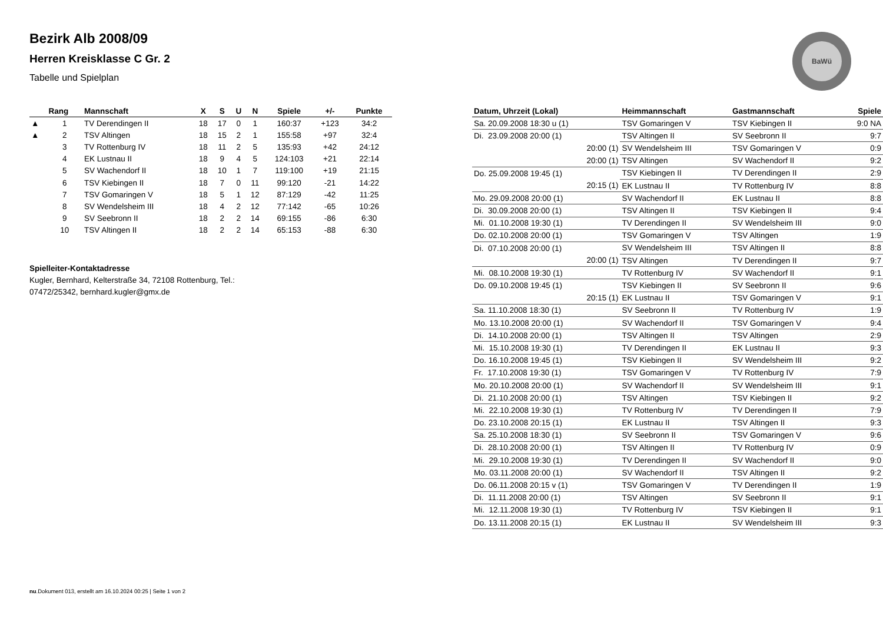BaWü
Bezirk Alb 2008/09
Herren Kreisklasse C Gr. 2
Tabelle und Spielplan
| | Rang | Mannschaft | X | S | U | N | Spiele | +/- | Punkte |
| --- | --- | --- | --- | --- | --- | --- | --- | --- | --- |
| ▲ | 1 | TV Derendingen II | 18 | 17 | 0 | 1 | 160:37 | +123 | 34:2 |
| ▲ | 2 | TSV Altingen | 18 | 15 | 2 | 1 | 155:58 | +97 | 32:4 |
| | 3 | TV Rottenburg IV | 18 | 11 | 2 | 5 | 135:93 | +42 | 24:12 |
| | 4 | EK Lustnau II | 18 | 9 | 4 | 5 | 124:103 | +21 | 22:14 |
| | 5 | SV Wachendorf II | 18 | 10 | 1 | 7 | 119:100 | +19 | 21:15 |
| | 6 | TSV Kiebingen II | 18 | 7 | 0 | 11 | 99:120 | -21 | 14:22 |
| | 7 | TSV Gomaringen V | 18 | 5 | 1 | 12 | 87:129 | -42 | 11:25 |
| | 8 | SV Wendelsheim III | 18 | 4 | 2 | 12 | 77:142 | -65 | 10:26 |
| | 9 | SV Seebronn II | 18 | 2 | 2 | 14 | 69:155 | -86 | 6:30 |
| | 10 | TSV Altingen II | 18 | 2 | 2 | 14 | 65:153 | -88 | 6:30 |
Spielleiter-Kontaktadresse
Kugler, Bernhard, Kelterstraße 34, 72108 Rottenburg, Tel.:
07472/25342, bernhard.kugler@gmx.de
| Datum, Uhrzeit (Lokal) | Heimmannschaft | Gastmannschaft | Spiele |
| --- | --- | --- | --- |
| Sa. 20.09.2008 18:30 u (1) | TSV Gomaringen V | TSV Kiebingen II | 9:0 NA |
| Di. 23.09.2008 20:00 (1) | TSV Altingen II | SV Seebronn II | 9:7 |
| 20:00 (1) | SV Wendelsheim III | TSV Gomaringen V | 0:9 |
| 20:00 (1) | TSV Altingen | SV Wachendorf II | 9:2 |
| Do. 25.09.2008 19:45 (1) | TSV Kiebingen II | TV Derendingen II | 2:9 |
| 20:15 (1) | EK Lustnau II | TV Rottenburg IV | 8:8 |
| Mo. 29.09.2008 20:00 (1) | SV Wachendorf II | EK Lustnau II | 8:8 |
| Di. 30.09.2008 20:00 (1) | TSV Altingen II | TSV Kiebingen II | 9:4 |
| Mi. 01.10.2008 19:30 (1) | TV Derendingen II | SV Wendelsheim III | 9:0 |
| Do. 02.10.2008 20:00 (1) | TSV Gomaringen V | TSV Altingen | 1:9 |
| Di. 07.10.2008 20:00 (1) | SV Wendelsheim III | TSV Altingen II | 8:8 |
| 20:00 (1) | TSV Altingen | TV Derendingen II | 9:7 |
| Mi. 08.10.2008 19:30 (1) | TV Rottenburg IV | SV Wachendorf II | 9:1 |
| Do. 09.10.2008 19:45 (1) | TSV Kiebingen II | SV Seebronn II | 9:6 |
| 20:15 (1) | EK Lustnau II | TSV Gomaringen V | 9:1 |
| Sa. 11.10.2008 18:30 (1) | SV Seebronn II | TV Rottenburg IV | 1:9 |
| Mo. 13.10.2008 20:00 (1) | SV Wachendorf II | TSV Gomaringen V | 9:4 |
| Di. 14.10.2008 20:00 (1) | TSV Altingen II | TSV Altingen | 2:9 |
| Mi. 15.10.2008 19:30 (1) | TV Derendingen II | EK Lustnau II | 9:3 |
| Do. 16.10.2008 19:45 (1) | TSV Kiebingen II | SV Wendelsheim III | 9:2 |
| Fr. 17.10.2008 19:30 (1) | TSV Gomaringen V | TV Rottenburg IV | 7:9 |
| Mo. 20.10.2008 20:00 (1) | SV Wachendorf II | SV Wendelsheim III | 9:1 |
| Di. 21.10.2008 20:00 (1) | TSV Altingen | TSV Kiebingen II | 9:2 |
| Mi. 22.10.2008 19:30 (1) | TV Rottenburg IV | TV Derendingen II | 7:9 |
| Do. 23.10.2008 20:15 (1) | EK Lustnau II | TSV Altingen II | 9:3 |
| Sa. 25.10.2008 18:30 (1) | SV Seebronn II | TSV Gomaringen V | 9:6 |
| Di. 28.10.2008 20:00 (1) | TSV Altingen II | TV Rottenburg IV | 0:9 |
| Mi. 29.10.2008 19:30 (1) | TV Derendingen II | SV Wachendorf II | 9:0 |
| Mo. 03.11.2008 20:00 (1) | SV Wachendorf II | TSV Altingen II | 9:2 |
| Do. 06.11.2008 20:15 v (1) | TSV Gomaringen V | TV Derendingen II | 1:9 |
| Di. 11.11.2008 20:00 (1) | TSV Altingen | SV Seebronn II | 9:1 |
| Mi. 12.11.2008 19:30 (1) | TV Rottenburg IV | TSV Kiebingen II | 9:1 |
| Do. 13.11.2008 20:15 (1) | EK Lustnau II | SV Wendelsheim III | 9:3 |
nu.Dokument 013, erstellt am 16.10.2024 00:25 | Seite 1 von 2